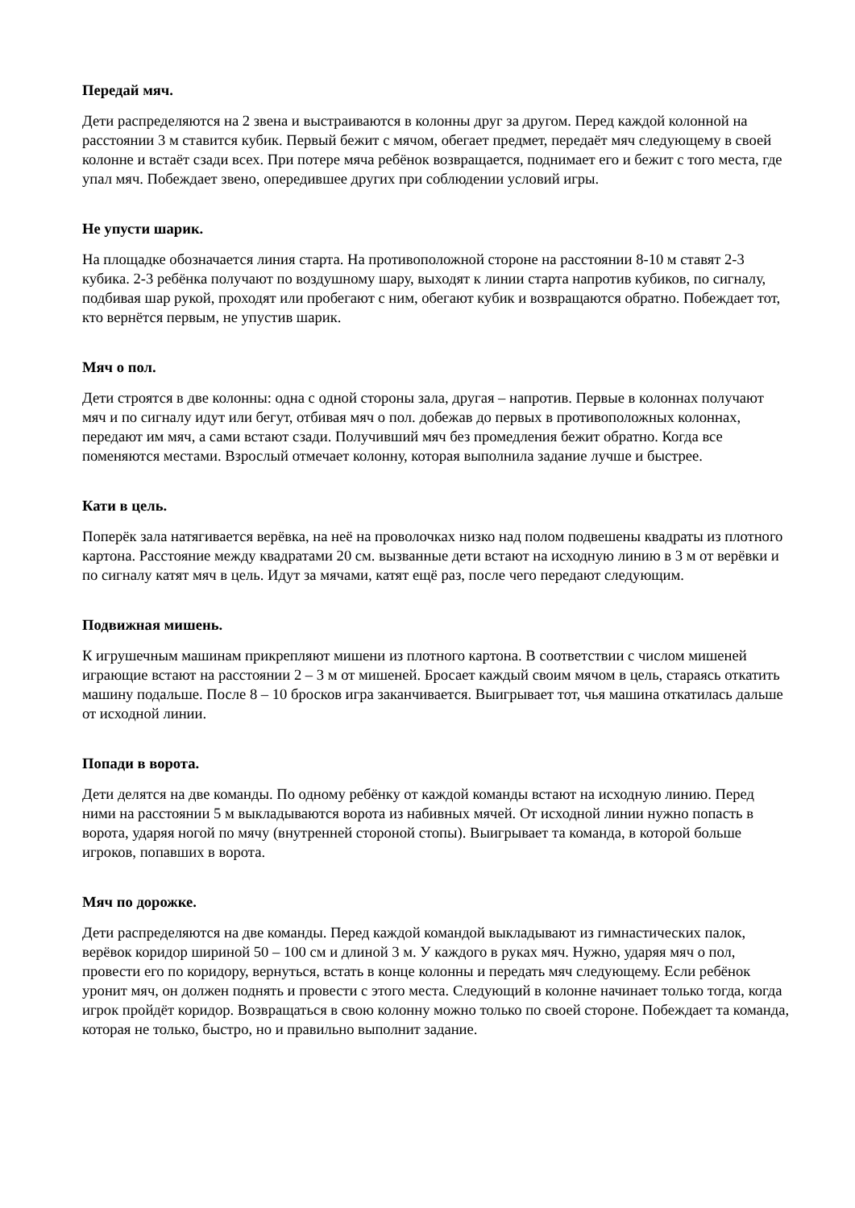Передай мяч.
Дети распределяются на 2 звена и выстраиваются в колонны друг за другом. Перед каждой колонной на расстоянии 3 м ставится кубик. Первый бежит с мячом, обегает предмет, передаёт мяч следующему в своей колонне и встаёт сзади всех. При потере мяча ребёнок возвращается, поднимает его и бежит с того места, где упал мяч. Побеждает звено, опередившее других при соблюдении условий игры.
Не упусти шарик.
На площадке обозначается линия старта. На противоположной стороне на расстоянии 8-10 м ставят 2-3 кубика. 2-3 ребёнка получают по воздушному шару, выходят к линии старта напротив кубиков, по сигналу, подбивая шар рукой, проходят или пробегают с ним, обегают кубик и возвращаются обратно. Побеждает тот, кто вернётся первым, не упустив шарик.
Мяч о пол.
Дети строятся в две колонны: одна с одной стороны зала, другая – напротив. Первые в колоннах получают мяч и по сигналу идут или бегут, отбивая мяч о пол. добежав до первых в противоположных колоннах, передают им мяч, а сами встают сзади. Получивший мяч без промедления бежит обратно. Когда все поменяются местами. Взрослый отмечает колонну, которая выполнила задание лучше и быстрее.
Кати в цель.
Поперёк зала натягивается верёвка, на неё на проволочках низко над полом подвешены квадраты из плотного картона. Расстояние между квадратами 20 см. вызванные дети встают на исходную линию в 3 м от верёвки и по сигналу катят мяч в цель. Идут за мячами, катят ещё раз, после чего передают следующим.
Подвижная мишень.
К игрушечным машинам прикрепляют мишени из плотного картона. В соответствии с числом мишеней играющие встают на расстоянии 2 – 3 м от мишеней. Бросает каждый своим мячом в цель, стараясь откатить машину подальше. После 8 – 10 бросков игра заканчивается. Выигрывает тот, чья машина откатилась дальше от исходной линии.
Попади в ворота.
Дети делятся на две команды. По одному ребёнку от каждой команды встают на исходную линию. Перед ними на расстоянии 5 м выкладываются ворота из набивных мячей. От исходной линии нужно попасть в ворота, ударяя ногой по мячу (внутренней стороной стопы). Выигрывает та команда, в которой больше игроков, попавших в ворота.
Мяч по дорожке.
Дети распределяются на две команды. Перед каждой командой выкладывают из гимнастических палок, верёвок коридор шириной 50 – 100 см и длиной 3 м. У каждого в руках мяч. Нужно, ударяя мяч о пол, провести его по коридору, вернуться, встать в конце колонны и передать мяч следующему. Если ребёнок уронит мяч, он должен поднять и провести с этого места. Следующий в колонне начинает только тогда, когда игрок пройдёт коридор. Возвращаться в свою колонну можно только по своей стороне. Побеждает та команда, которая не только, быстро, но и правильно выполнит задание.